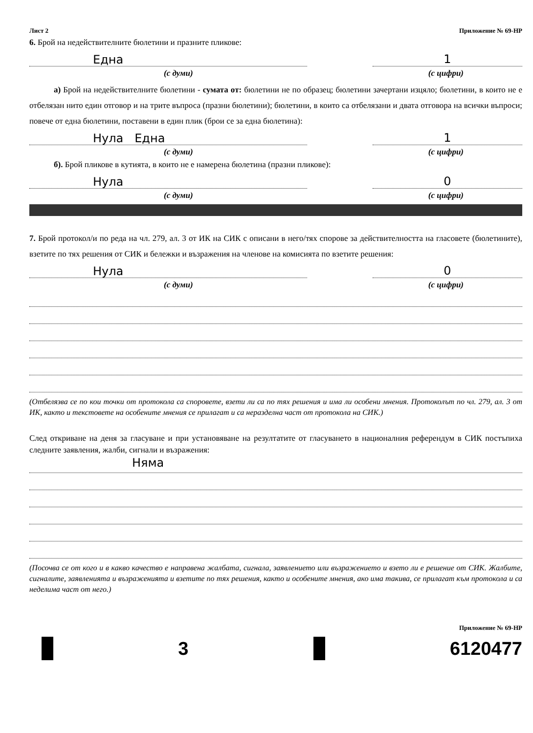Лист 2 Приложение № 69-НР
6. Брой на недействителните бюлетини и празните пликове:
Една
1
(с думи) (с цифри)
а) Брой на недействителните бюлетини - сумата от: бюлетини не по образец; бюлетини зачертани изцяло; бюлетини, в които не е отбелязан нито един отговор и на трите въпроса (празни бюлетини); бюлетини, в които са отбелязани и двата отговора на всички въпроси; повече от една бюлетини, поставени в един плик (брои се за една бюлетина):
Нула Една
1
(с думи) (с цифри)
б). Брой пликове в кутията, в които не е намерена бюлетина (празни пликове):
Нула
0
(с думи) (с цифри)
7. Брой протокол/и по реда на чл. 279, ал. 3 от ИК на СИК с описани в него/тях спорове за действителността на гласовете (бюлетините), взетите по тях решения от СИК и бележки и възражения на членове на комисията по взетите решения:
Нула
0
(с думи) (с цифри)
(Отбелязва се по кои точки от протокола са споровете, взети ли са по тях решения и има ли особени мнения. Протоколът по чл. 279, ал. 3 от ИК, както и текстовете на особените мнения се прилагат и са неразделна част от протокола на СИК.)
След откриване на деня за гласуване и при установяване на резултатите от гласуването в националния референдум в СИК постъпиха следните заявления, жалби, сигнали и възражения:
Няма
(Посочва се от кого и в какво качество е направена жалбата, сигнала, заявлението или възражението и взето ли е решение от СИК. Жалбите, сигналите, заявленията и възраженията и взетите по тях решения, както и особените мнения, ако има такива, се прилагат към протокола и са неделима част от него.)
Приложение № 69-НР
3 6120477